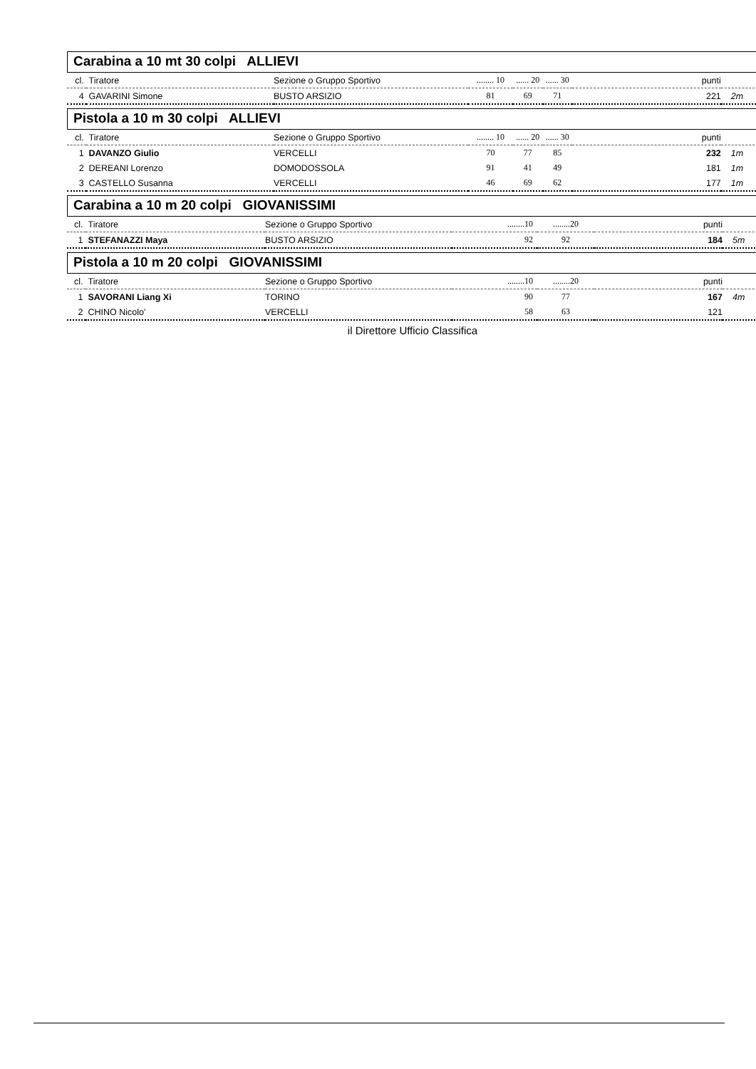Carabina a 10 mt 30 colpi ALLIEVI
| cl. | Tiratore | Sezione o Gruppo Sportivo | ........ 10 | ...... 20 | ...... 30 | punti | |
| --- | --- | --- | --- | --- | --- | --- | --- |
| 4 | GAVARINI Simone | BUSTO ARSIZIO | 81 | 69 | 71 | 221 | 2m |
Pistola a 10 m 30 colpi ALLIEVI
| cl. | Tiratore | Sezione o Gruppo Sportivo | ........ 10 | ...... 20 | ...... 30 | punti | |
| --- | --- | --- | --- | --- | --- | --- | --- |
| 1 | DAVANZO Giulio | VERCELLI | 70 | 77 | 85 | 232 | 1m |
| 2 | DEREANI Lorenzo | DOMODOSSOLA | 91 | 41 | 49 | 181 | 1m |
| 3 | CASTELLO Susanna | VERCELLI | 46 | 69 | 62 | 177 | 1m |
Carabina a 10 m 20 colpi GIOVANISSIMI
| cl. | Tiratore | Sezione o Gruppo Sportivo | ........10 | ........20 | punti | |
| --- | --- | --- | --- | --- | --- | --- |
| 1 | STEFANAZZI Maya | BUSTO ARSIZIO | 92 | 92 | 184 | 5m |
Pistola a 10 m 20 colpi GIOVANISSIMI
| cl. | Tiratore | Sezione o Gruppo Sportivo | ........10 | ........20 | punti | |
| --- | --- | --- | --- | --- | --- | --- |
| 1 | SAVORANI Liang Xi | TORINO | 90 | 77 | 167 | 4m |
| 2 | CHINO Nicolo' | VERCELLI | 58 | 63 | 121 | |
il Direttore Ufficio Classifica